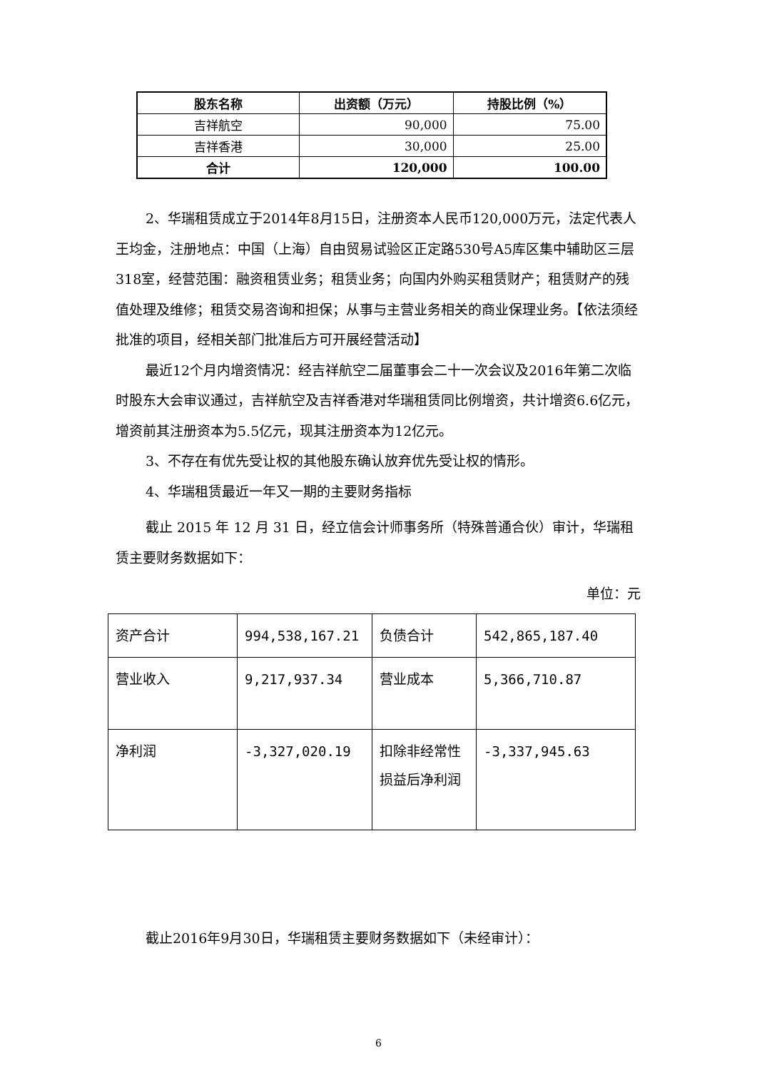| 股东名称 | 出资额（万元） | 持股比例（%） |
| --- | --- | --- |
| 吉祥航空 | 90,000 | 75.00 |
| 吉祥香港 | 30,000 | 25.00 |
| 合计 | 120,000 | 100.00 |
2、华瑞租赁成立于2014年8月15日，注册资本人民币120,000万元，法定代表人王均金，注册地点：中国（上海）自由贸易试验区正定路530号A5库区集中辅助区三层318室，经营范围：融资租赁业务；租赁业务；向国内外购买租赁财产；租赁财产的残值处理及维修；租赁交易咨询和担保；从事与主营业务相关的商业保理业务。【依法须经批准的项目，经相关部门批准后方可开展经营活动】
最近12个月内增资情况：经吉祥航空二届董事会二十一次会议及2016年第二次临时股东大会审议通过，吉祥航空及吉祥香港对华瑞租赁同比例增资，共计增资6.6亿元，增资前其注册资本为5.5亿元，现其注册资本为12亿元。
3、不存在有优先受让权的其他股东确认放弃优先受让权的情形。
4、华瑞租赁最近一年又一期的主要财务指标
截止 2015 年 12 月 31 日，经立信会计师事务所（特殊普通合伙）审计，华瑞租赁主要财务数据如下：
单位：元
| 资产合计 | 994,538,167.21 | 负债合计 | 542,865,187.40 |
| 营业收入 | 9,217,937.34 | 营业成本 | 5,366,710.87 |
| 净利润 | -3,327,020.19 | 扣除非经常性损益后净利润 | -3,337,945.63 |
截止2016年9月30日，华瑞租赁主要财务数据如下（未经审计）：
6